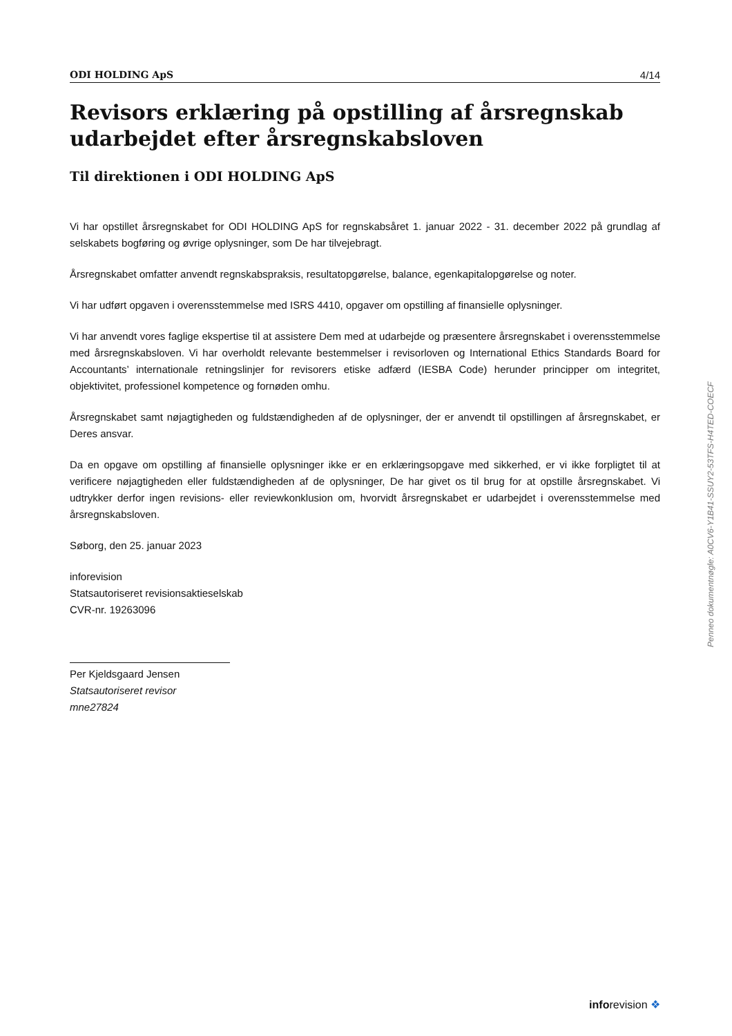ODI HOLDING ApS 4/14
Revisors erklæring på opstilling af årsregnskab udarbejdet efter årsregnskabsloven
Til direktionen i ODI HOLDING ApS
Vi har opstillet årsregnskabet for ODI HOLDING ApS for regnskabsåret 1. januar 2022 - 31. december 2022 på grundlag af selskabets bogføring og øvrige oplysninger, som De har tilvejebragt.
Årsregnskabet omfatter anvendt regnskabspraksis, resultatopgørelse, balance, egenkapitalopgørelse og noter.
Vi har udført opgaven i overensstemmelse med ISRS 4410, opgaver om opstilling af finansielle oplysninger.
Vi har anvendt vores faglige ekspertise til at assistere Dem med at udarbejde og præsentere årsregnskabet i overensstemmelse med årsregnskabsloven. Vi har overholdt relevante bestemmelser i revisorloven og International Ethics Standards Board for Accountants’ internationale retningslinjer for revisorers etiske adfærd (IESBA Code) herunder principper om integritet, objektivitet, professionel kompetence og fornøden omhu.
Årsregnskabet samt nøjagtigheden og fuldstændigheden af de oplysninger, der er anvendt til opstillingen af årsregnskabet, er Deres ansvar.
Da en opgave om opstilling af finansielle oplysninger ikke er en erklæringsopgave med sikkerhed, er vi ikke forpligtet til at verificere nøjagtigheden eller fuldstændigheden af de oplysninger, De har givet os til brug for at opstille årsregnskabet. Vi udtrykker derfor ingen revisions- eller reviewkonklusion om, hvorvidt årsregnskabet er udarbejdet i overensstemmelse med årsregnskabsloven.
Søborg, den 25. januar 2023
inforevision
Statsautoriseret revisionsaktieselskab
CVR-nr. 19263096
Per Kjeldsgaard Jensen
Statsautoriseret revisor
mne27824
Penneo dokumentnøgle: A0CV6-Y1B41-SSUY2-53TFS-H4TED-COECF
inforevision ❖